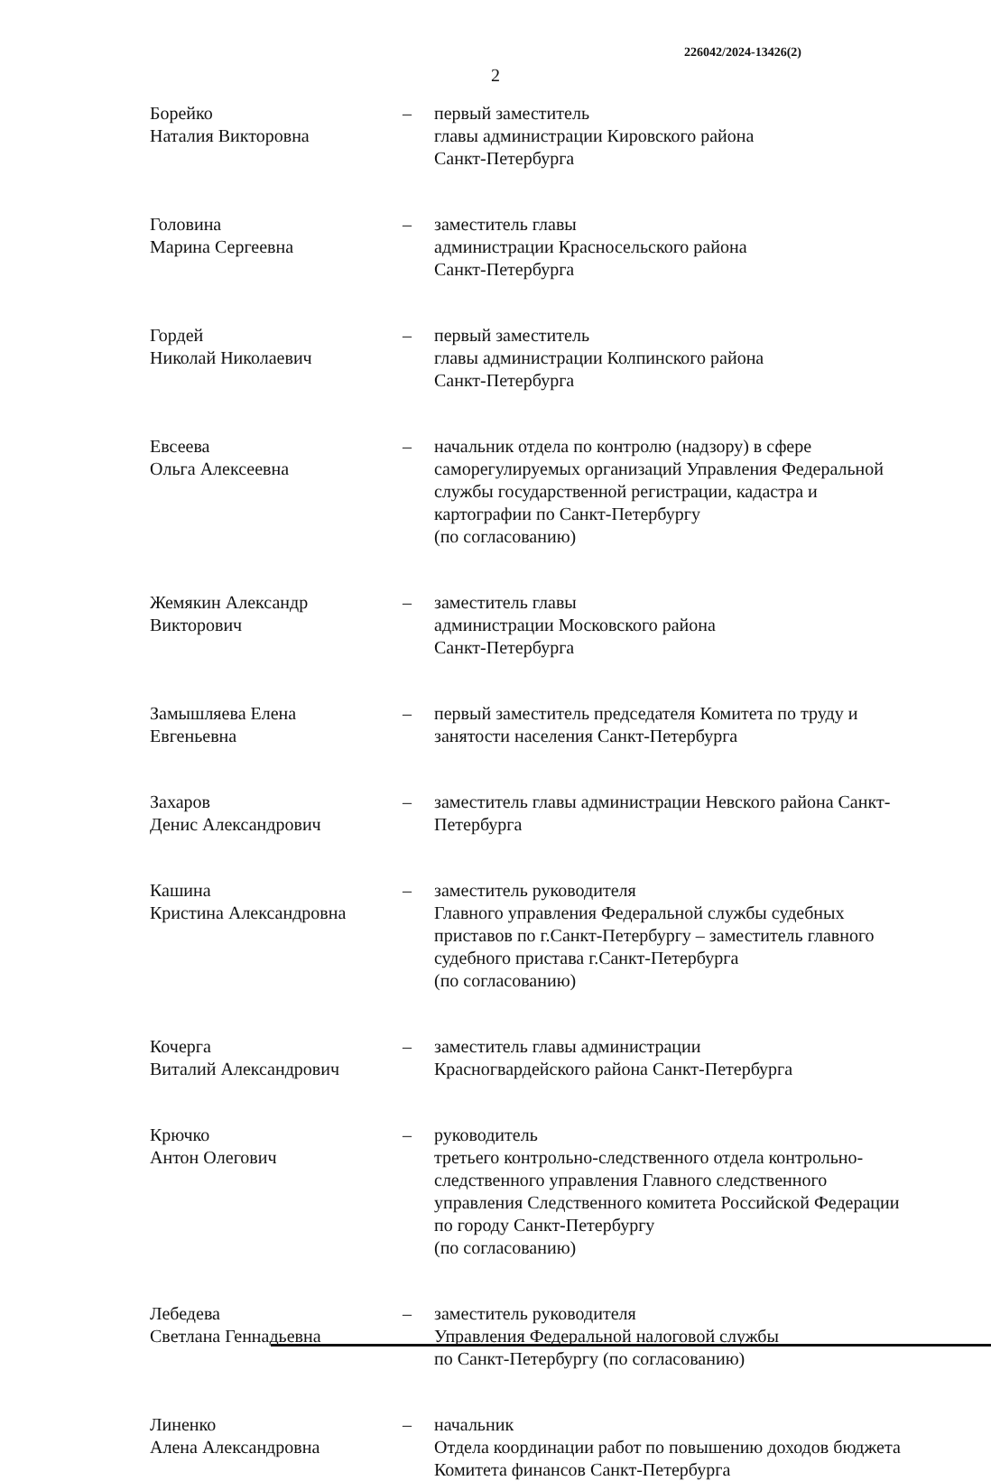226042/2024-13426(2)
2
Борейко
Наталия Викторовна
– первый заместитель
главы администрации Кировского района
Санкт-Петербурга
Головина
Марина Сергеевна
– заместитель главы
администрации Красносельского района
Санкт-Петербурга
Гордей
Николай Николаевич
– первый заместитель
главы администрации Колпинского района
Санкт-Петербурга
Евсеева
Ольга Алексеевна
– начальник отдела по контролю (надзору) в сфере саморегулируемых организаций Управления Федеральной службы государственной регистрации, кадастра и картографии по Санкт-Петербургу
(по согласованию)
Жемякин Александр
Викторович
– заместитель главы
администрации Московского района
Санкт-Петербурга
Замышляева Елена
Евгеньевна
– первый заместитель председателя Комитета по труду и занятости населения Санкт-Петербурга
Захаров
Денис Александрович
– заместитель главы администрации Невского района Санкт-Петербурга
Кашина
Кристина Александровна
– заместитель руководителя
Главного управления Федеральной службы судебных приставов по г.Санкт-Петербургу – заместитель главного судебного пристава г.Санкт-Петербурга
(по согласованию)
Кочерга
Виталий Александрович
– заместитель главы администрации
Красногвардейского района Санкт-Петербурга
Крючко
Антон Олегович
– руководитель
третьего контрольно-следственного отдела контрольно-следственного управления Главного следственного управления Следственного комитета Российской Федерации по городу Санкт-Петербургу
(по согласованию)
Лебедева
Светлана Геннадьевна
– заместитель руководителя
Управления Федеральной налоговой службы
по Санкт-Петербургу (по согласованию)
Линенко
Алена Александровна
– начальник
Отдела координации работ по повышению доходов бюджета Комитета финансов Санкт-Петербурга